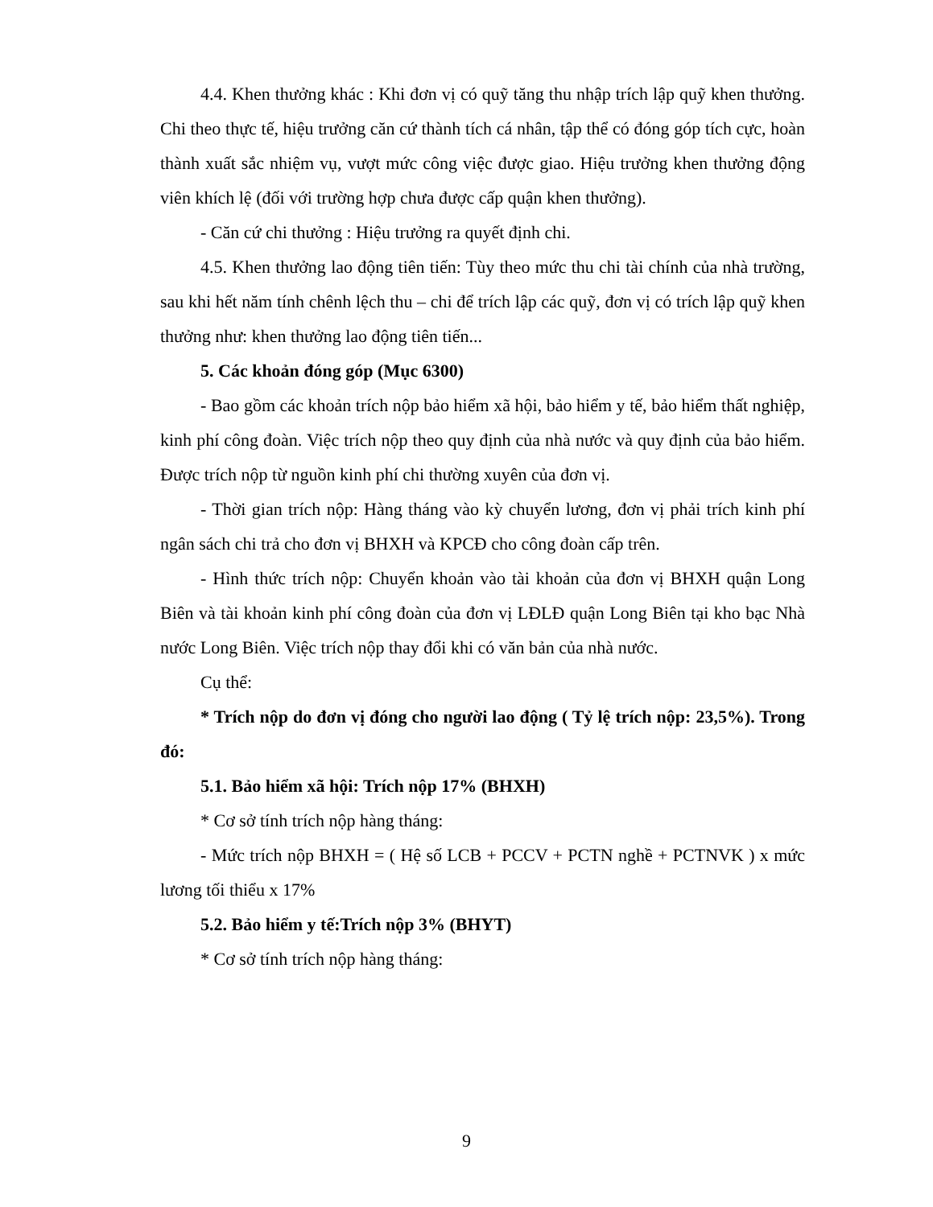4.4. Khen thưởng khác : Khi đơn vị có quỹ tăng thu nhập trích lập quỹ khen thưởng. Chi theo thực tế, hiệu trưởng căn cứ thành tích cá nhân, tập thể có đóng góp tích cực, hoàn thành xuất sắc nhiệm vụ, vượt mức công việc được giao. Hiệu trưởng khen thưởng động viên khích lệ (đối với trường hợp chưa được cấp quận khen thưởng).
- Căn cứ chi thưởng : Hiệu trưởng ra quyết định chi.
4.5. Khen thưởng lao động tiên tiến: Tùy theo mức thu chi tài chính của nhà trường, sau khi hết năm tính chênh lệch thu – chi để trích lập các quỹ, đơn vị có trích lập quỹ khen thưởng như: khen thưởng lao động tiên tiến...
5. Các khoản đóng góp (Mục 6300)
- Bao gồm các khoản trích nộp bảo hiểm xã hội, bảo hiểm y tế, bảo hiểm thất nghiệp, kinh phí công đoàn. Việc trích nộp theo quy định của nhà nước và quy định của bảo hiểm. Được trích nộp từ nguồn kinh phí chi thường xuyên của đơn vị.
- Thời gian trích nộp: Hàng tháng vào kỳ chuyển lương, đơn vị phải trích kinh phí ngân sách chi trả cho đơn vị BHXH và KPCĐ cho công đoàn cấp trên.
- Hình thức trích nộp: Chuyển khoản vào tài khoản của đơn vị BHXH quận Long Biên và tài khoản kinh phí công đoàn của đơn vị LĐLĐ quận Long Biên tại kho bạc Nhà nước Long Biên. Việc trích nộp thay đổi khi có văn bản của nhà nước.
Cụ thể:
* Trích nộp do đơn vị đóng cho người lao động ( Tỷ lệ trích nộp: 23,5%). Trong đó:
5.1. Bảo hiểm xã hội: Trích nộp 17% (BHXH)
* Cơ sở tính trích nộp hàng tháng:
- Mức trích nộp BHXH = ( Hệ số LCB + PCCV + PCTN nghề + PCTNVK ) x mức lương tối thiểu x 17%
5.2. Bảo hiểm y tế:Trích nộp 3% (BHYT)
* Cơ sở tính trích nộp hàng tháng:
9